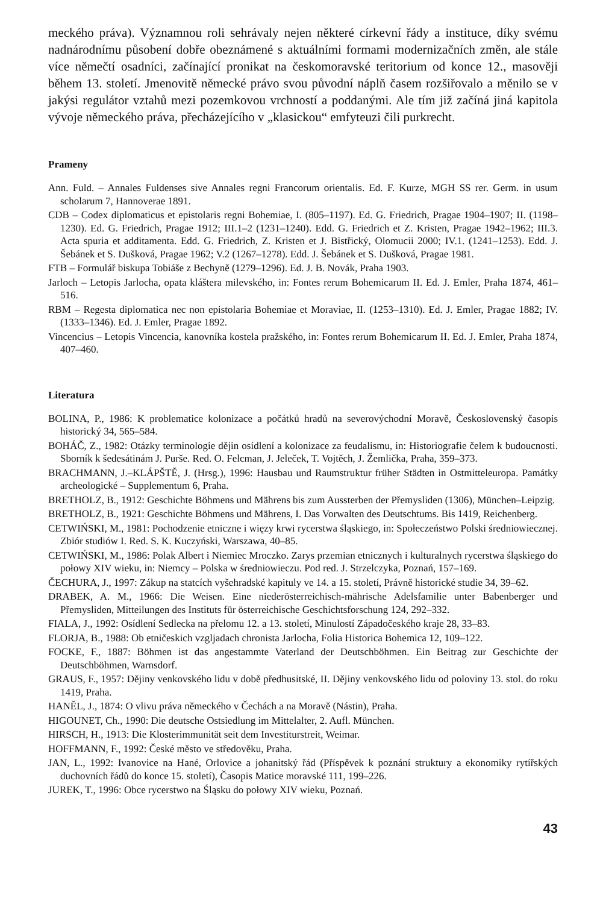meckého práva). Významnou roli sehrávaly nejen některé církevní řády a instituce, díky svému nadnárodnímu působení dobře obeznámené s aktuálními formami modernizačních změn, ale stále více němečtí osadníci, začínající pronikat na českomoravské teritorium od konce 12., masověji během 13. století. Jmenovitě německé právo svou původní náplň časem rozšiřovalo a měnilo se v jakýsi regulátor vztahů mezi pozemkovou vrchností a poddanými. Ale tím již začíná jiná kapitola vývoje německého práva, přecházejícího v „klasickou“ emfyteuzi čili purkrecht.
Prameny
Ann. Fuld. – Annales Fuldenses sive Annales regni Francorum orientalis. Ed. F. Kurze, MGH SS rer. Germ. in usum scholarum 7, Hannoverae 1891.
CDB – Codex diplomaticus et epistolaris regni Bohemiae, I. (805–1197). Ed. G. Friedrich, Pragae 1904–1907; II. (1198–1230). Ed. G. Friedrich, Pragae 1912; III.1–2 (1231–1240). Edd. G. Friedrich et Z. Kristen, Pragae 1942–1962; III.3. Acta spuria et additamenta. Edd. G. Friedrich, Z. Kristen et J. Bistřický, Olomucii 2000; IV.1. (1241–1253). Edd. J. Šebánek et S. Dušková, Pragae 1962; V.2 (1267–1278). Edd. J. Šebánek et S. Dušková, Pragae 1981.
FTB – Formulář biskupa Tobiáše z Bechyně (1279–1296). Ed. J. B. Novák, Praha 1903.
Jarloch – Letopis Jarlocha, opata kláštera milevského, in: Fontes rerum Bohemicarum II. Ed. J. Emler, Praha 1874, 461–516.
RBM – Regesta diplomatica nec non epistolaria Bohemiae et Moraviae, II. (1253–1310). Ed. J. Emler, Pragae 1882; IV. (1333–1346). Ed. J. Emler, Pragae 1892.
Vincencius – Letopis Vincencia, kanovníka kostela pražského, in: Fontes rerum Bohemicarum II. Ed. J. Emler, Praha 1874, 407–460.
Literatura
BOLINA, P., 1986: K problematice kolonizace a počátků hradů na severovýchodní Moravě, Československý časopis historický 34, 565–584.
BOHÁČ, Z., 1982: Otázky terminologie dějin osídlení a kolonizace za feudalismu, in: Historiografie čelem k budoucnosti. Sborník k šedesátinám J. Purše. Red. O. Felcman, J. Jeleček, T. Vojtěch, J. Žemlička, Praha, 359–373.
BRACHMANN, J.–KLÁPŠTĚ, J. (Hrsg.), 1996: Hausbau und Raumstruktur früher Städten in Ostmitteleuropa. Památky archeologické – Supplementum 6, Praha.
BRETHOLZ, B., 1912: Geschichte Böhmens und Mährens bis zum Aussterben der Přemysliden (1306), München–Leipzig.
BRETHOLZ, B., 1921: Geschichte Böhmens und Mährens, I. Das Vorwalten des Deutschtums. Bis 1419, Reichenberg.
CETWIŃSKI, M., 1981: Pochodzenie etniczne i więzy krwi rycerstwa śląskiego, in: Społeczeństwo Polski średniowiecznej. Zbiór studiów I. Red. S. K. Kuczyński, Warszawa, 40–85.
CETWIŃSKI, M., 1986: Polak Albert i Niemiec Mroczko. Zarys przemian etnicznych i kulturalnych rycerstwa śląskiego do połowy XIV wieku, in: Niemcy – Polska w średniowieczu. Pod red. J. Strzelczyka, Poznań, 157–169.
ČECHURA, J., 1997: Zákup na statcích vyšehradské kapituly ve 14. a 15. století, Právně historické studie 34, 39–62.
DRABEK, A. M., 1966: Die Weisen. Eine niederösterreichisch-mährische Adelsfamilie unter Babenberger und Přemysliden, Mitteilungen des Instituts für österreichische Geschichtsforschung 124, 292–332.
FIALA, J., 1992: Osídlení Sedlecka na přelomu 12. a 13. století, Minulostí Západočeského kraje 28, 33–83.
FLORJA, B., 1988: Ob etničeskich vzgljadach chronista Jarlocha, Folia Historica Bohemica 12, 109–122.
FOCKE, F., 1887: Böhmen ist das angestammte Vaterland der Deutschböhmen. Ein Beitrag zur Geschichte der Deutschböhmen, Warnsdorf.
GRAUS, F., 1957: Dějiny venkovského lidu v době předhusitské, II. Dějiny venkovského lidu od poloviny 13. stol. do roku 1419, Praha.
HANĚL, J., 1874: O vlivu práva německého v Čechách a na Moravě (Nástin), Praha.
HIGOUNET, Ch., 1990: Die deutsche Ostsiedlung im Mittelalter, 2. Aufl. München.
HIRSCH, H., 1913: Die Klosterimmunität seit dem Investiturstreit, Weimar.
HOFFMANN, F., 1992: České město ve středověku, Praha.
JAN, L., 1992: Ivanovice na Hané, Orlovice a johanitský řád (Příspěvek k poznání struktury a ekonomiky rytířských duchovních řádů do konce 15. století), Časopis Matice moravské 111, 199–226.
JUREK, T., 1996: Obce rycerstwo na Śląsku do połowy XIV wieku, Poznań.
43